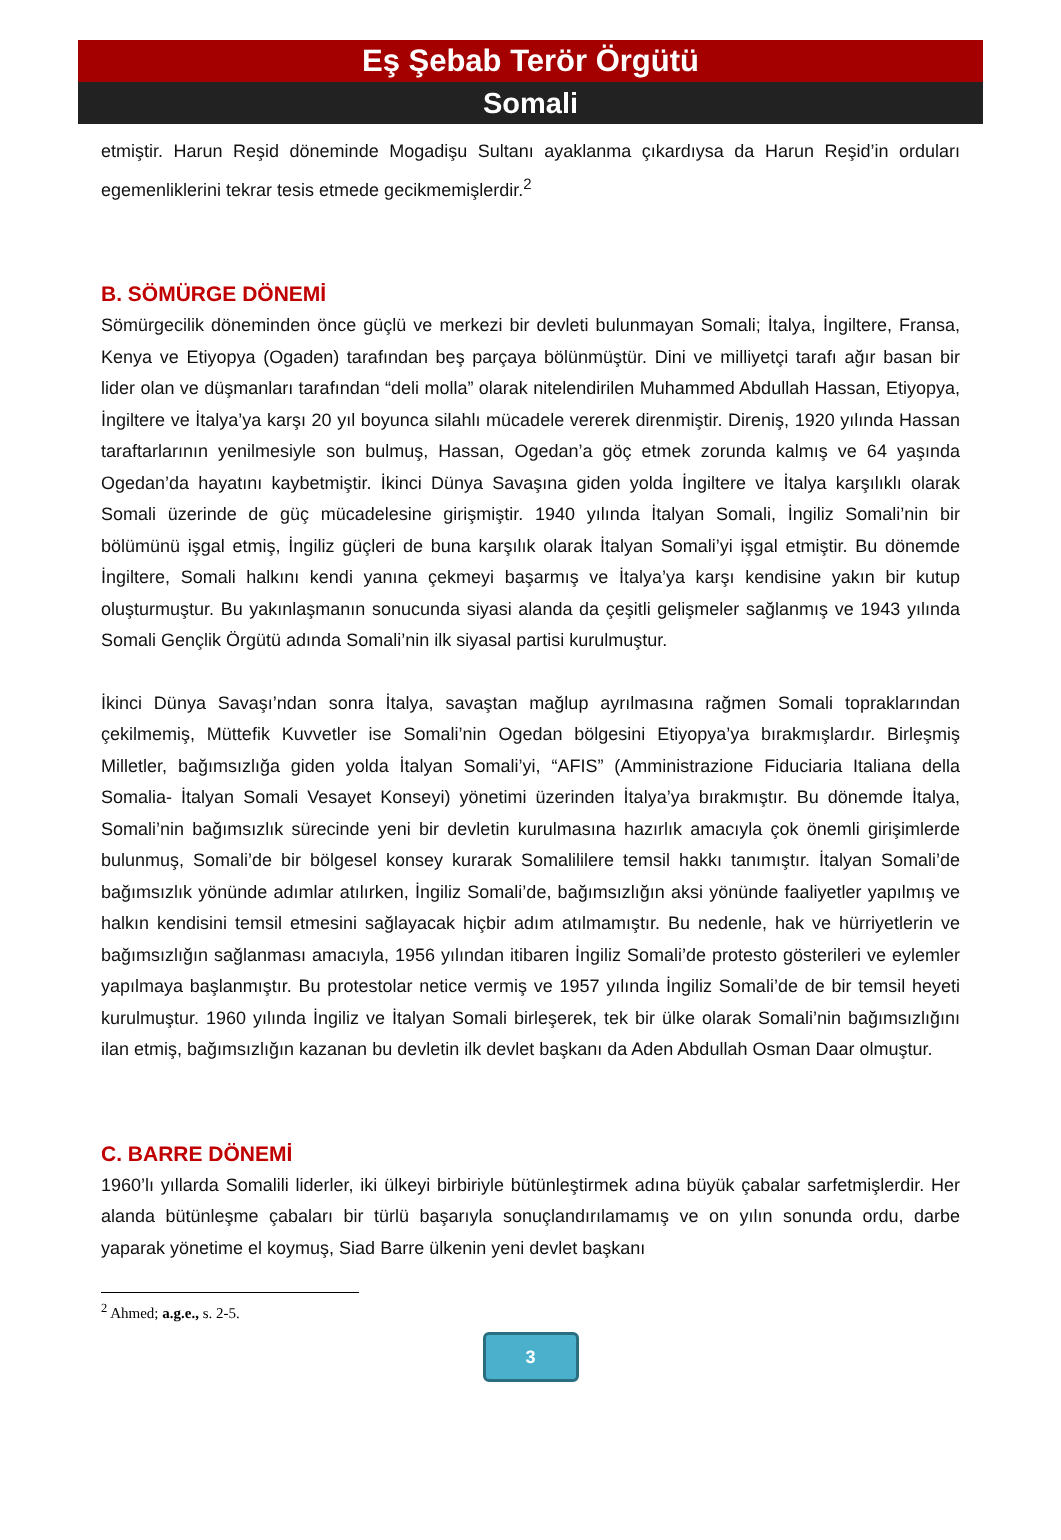Eş Şebab Terör Örgütü
Somali
etmiştir. Harun Reşid döneminde Mogadişu Sultanı ayaklanma çıkardıysa da Harun Reşid’in orduları egemenliklerini tekrar tesis etmede gecikmemişlerdir.<sup>2</sup>
B. SÖMÜRGE DÖNEMİ
Sömürgecilik döneminden önce güçlü ve merkezi bir devleti bulunmayan Somali; İtalya, İngiltere, Fransa, Kenya ve Etiyopya (Ogaden) tarafından beş parçaya bölünmüştür. Dini ve milliyetçi tarafı ağır basan bir lider olan ve düşmanları tarafından “deli molla” olarak nitelendirilen Muhammed Abdullah Hassan, Etiyopya, İngiltere ve İtalya’ya karşı 20 yıl boyunca silahlı mücadele vererek direnmiştir. Direniş, 1920 yılında Hassan taraftarlarının yenilmesiyle son bulmuş, Hassan, Ogedan’a göç etmek zorunda kalmış ve 64 yaşında Ogedan’da hayatını kaybetmiştir. İkinci Dünya Savaşına giden yolda İngiltere ve İtalya karşılıklı olarak Somali üzerinde de güç mücadelesine girişmiştir. 1940 yılında İtalyan Somali, İngiliz Somali’nin bir bölümünü işgal etmiş, İngiliz güçleri de buna karşılık olarak İtalyan Somali’yi işgal etmiştir. Bu dönemde İngiltere, Somali halkını kendi yanına çekmeyi başarmış ve İtalya’ya karşı kendisine yakın bir kutup oluşturmuştur. Bu yakınlaşmanın sonucunda siyasi alanda da çeşitli gelişmeler sağlanmış ve 1943 yılında Somali Gençlik Örgütü adında Somali’nin ilk siyasal partisi kurulmuştur.
İkinci Dünya Savaşı’ndan sonra İtalya, savaştan mağlup ayrılmasına rağmen Somali topraklarından çekilmemiş, Müttefik Kuvvetler ise Somali’nin Ogedan bölgesini Etiyopya’ya bırakmışlardır. Birleşmiş Milletler, bağımsızlığa giden yolda İtalyan Somali’yi, “AFIS” (Amministrazione Fiduciaria Italiana della Somalia- İtalyan Somali Vesayet Konseyi) yönetimi üzerinden İtalya’ya bırakmıştır. Bu dönemde İtalya, Somali’nin bağımsızlık sürecinde yeni bir devletin kurulmasına hazırlık amacıyla çok önemli girişimlerde bulunmuş, Somali’de bir bölgesel konsey kurarak Somalililere temsil hakkı tanımıştır. İtalyan Somali’de bağımsızlık yönünde adımlar atılırken, İngiliz Somali’de, bağımsızlığın aksi yönünde faaliyetler yapılmış ve halkın kendisini temsil etmesini sağlayacak hiçbir adım atılmamıştır. Bu nedenle, hak ve hürriyetlerin ve bağımsızlığın sağlanması amacıyla, 1956 yılından itibaren İngiliz Somali’de protesto gösterileri ve eylemler yapılmaya başlanmıştır. Bu protestolar netice vermiş ve 1957 yılında İngiliz Somali’de de bir temsil heyeti kurulmuştur. 1960 yılında İngiliz ve İtalyan Somali birleşerek, tek bir ülke olarak Somali’nin bağımsızlığını ilan etmiş, bağımsızlığın kazanan bu devletin ilk devlet başkanı da Aden Abdullah Osman Daar olmuştur.
C. BARRE DÖNEMİ
1960’lı yıllarda Somalili liderler, iki ülkeyi birbiriyle bütünleştirmek adına büyük çabalar sarfetmişlerdir. Her alanda bütünleşme çabaları bir türlü başarıyla sonuçlandırılamamış ve on yılın sonunda ordu, darbe yaparak yönetime el koymuş, Siad Barre ülkenin yeni devlet başkanı
<sup>2</sup> Ahmed; a.g.e., s. 2-5.
3